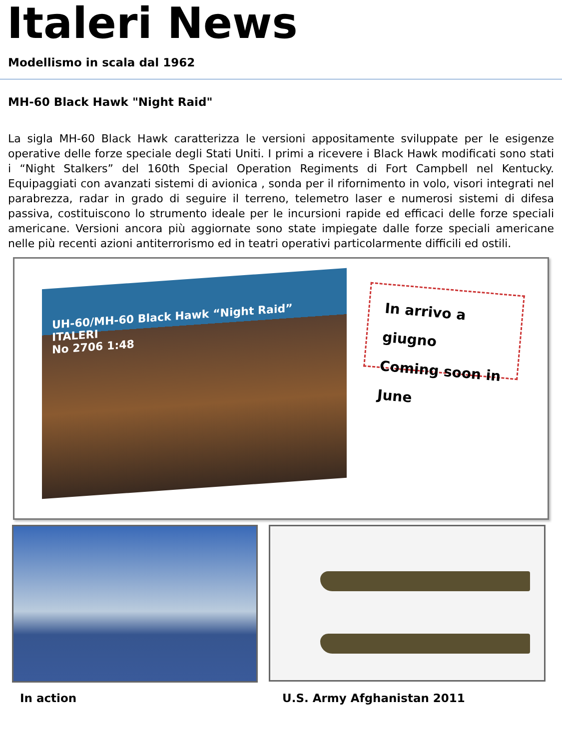Italeri News
Modellismo in scala dal 1962
MH-60 Black Hawk "Night Raid"
La sigla MH-60 Black Hawk caratterizza le versioni appositamente sviluppate per le esigenze operative delle forze speciale degli Stati Uniti. I primi a ricevere i Black Hawk modificati sono stati i “Night Stalkers” del 160th Special Operation Regiments di Fort Campbell nel Kentucky. Equipaggiati con avanzati sistemi di avionica , sonda per il rifornimento in volo, visori integrati nel parabrezza, radar in grado di seguire il terreno, telemetro laser e numerosi sistemi di difesa passiva, costituiscono lo strumento ideale per le incursioni rapide ed efficaci delle forze speciali americane. Versioni ancora più aggiornate sono state impiegate dalle forze speciali americane nelle più recenti azioni antiterrorismo ed in teatri operativi particolarmente difficili ed ostili.
UH-60/MH-60 Black Hawk “Night Raid” ITALERI
No 2706 1:48
In arrivo a giugno
Coming soon in June
In action U.S. Army Afghanistan 2011